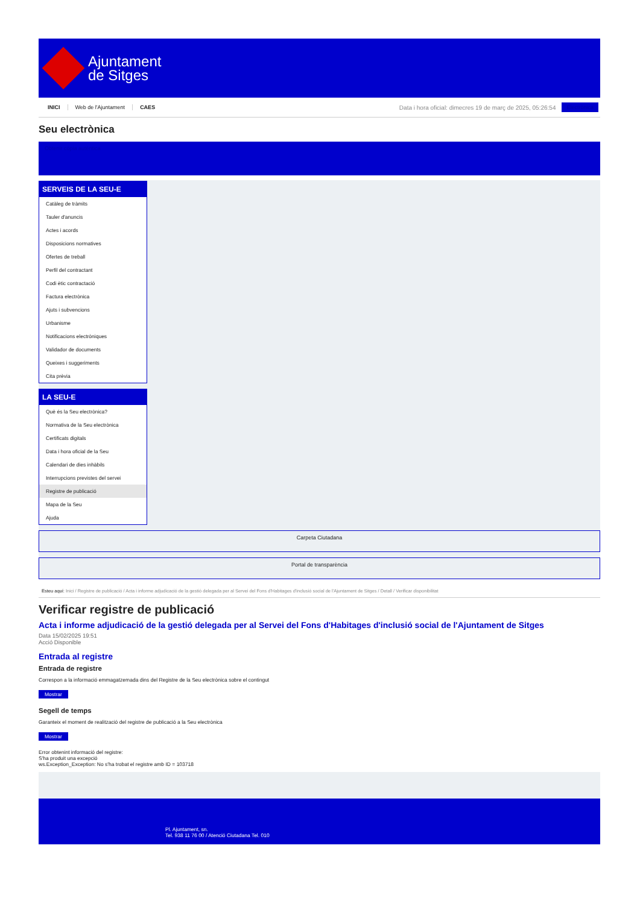Ajuntament
de Sitges
INICI Web de l'Ajuntament CAES
Data i hora oficial: dimecres 19 de març de 2025, 05:26:54
Electrònica
Seu electrònica
Obtenir còpia autèntica
SERVEIS DE LA SEU-E
Catàleg de tràmits
Tauler d'anuncis
Actes i acords
Disposicions normatives
Ofertes de treball
Perfil del contractant
Codi ètic contractació
Factura electrònica
Ajuts i subvencions
Urbanisme
Notificacions electròniques
Validador de documents
Queixes i suggeriments
Cita prèvia
LA SEU-E
Què és la Seu electrònica?
Normativa de la Seu electrònica
Certificats digitals
Data i hora oficial de la Seu
Calendari de dies inhàbils
Interrupcions previstes del servei
Registre de publicació
Mapa de la Seu
Ajuda
Carpeta Ciutadana
Portal de transparència
Esteu aquí: Inici / Registre de publicació / Acta i informe adjudicació de la gestió delegada per al Servei del Fons d'Habitages d'inclusió social de l'Ajuntament de Sitges / Detall / Verificar disponibilitat
Verificar registre de publicació
Acta i informe adjudicació de la gestió delegada per al Servei del Fons d'Habitages d'inclusió social de l'Ajuntament de Sitges
Data 15/02/2025 19:51
Acció Disponible
Entrada al registre
Entrada de registre
Correspon a la informació emmagatzemada dins del Registre de la Seu electrònica sobre el contingut
Mostrar
Segell de temps
Garanteix el moment de realització del registre de publicació a la Seu electrònica
Mostrar
Error obtenint informació del registre:
S'ha produit una excepció
ws.Exception_Exception: No s'ha trobat el registre amb ID = 103718
Pl. Ajuntament, sn.
Tel. 938 11 76 00 / Atenció Ciutadana Tel. 010